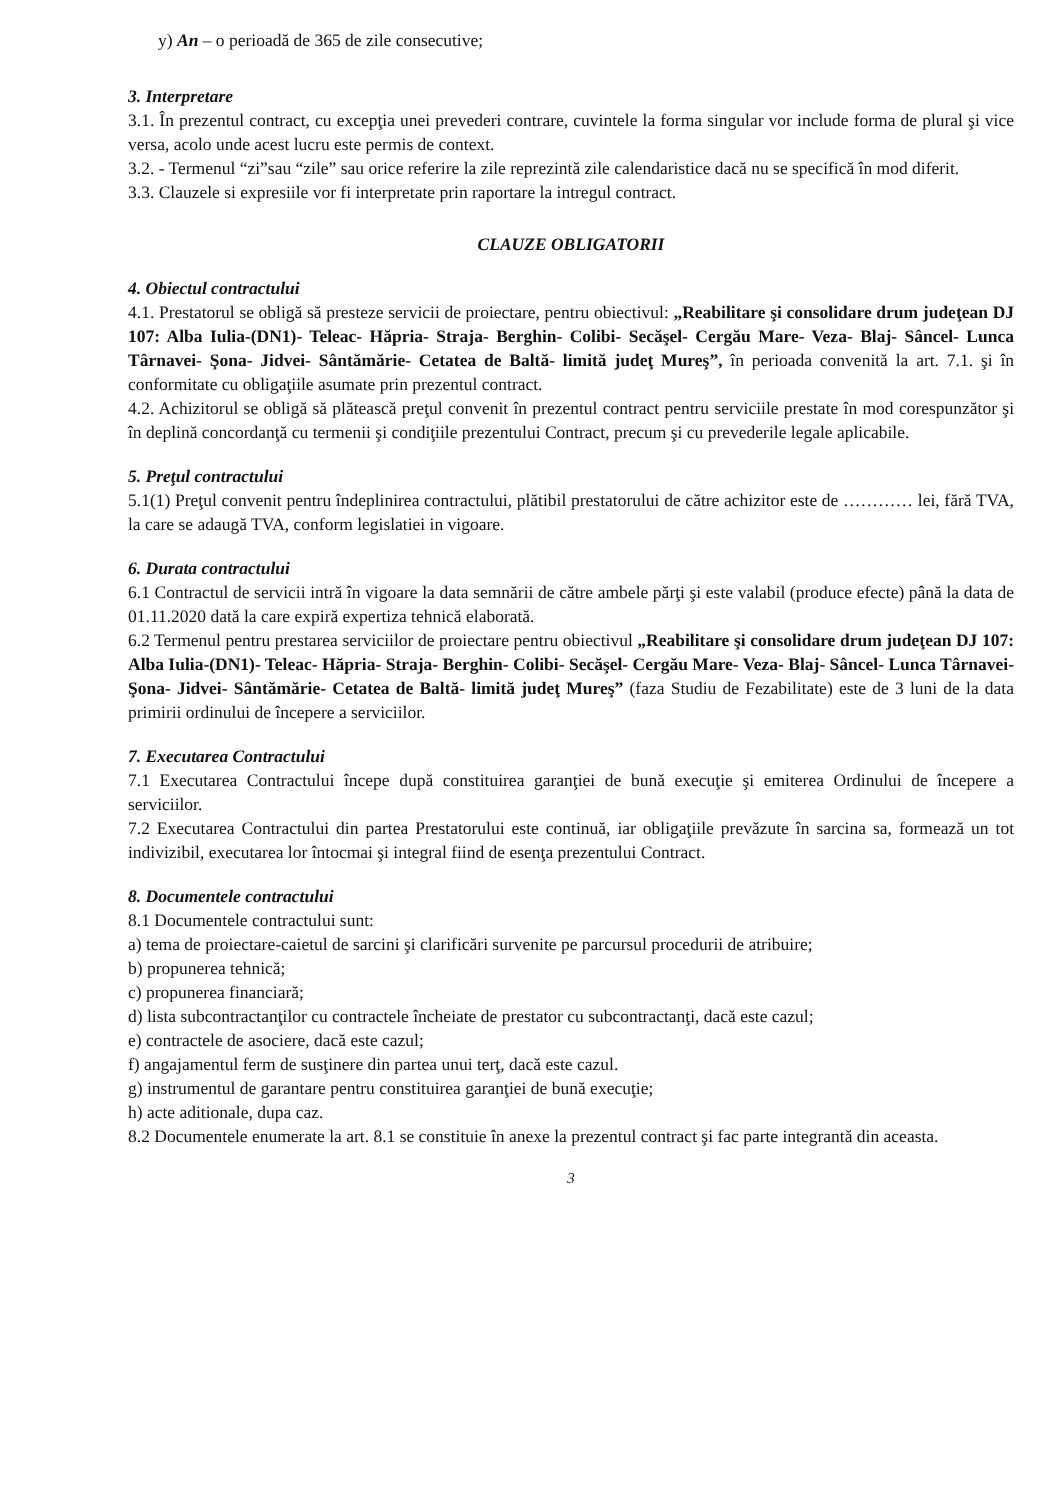y) An – o perioadă de 365 de zile consecutive;
3. Interpretare
3.1. În prezentul contract, cu excepţia unei prevederi contrare, cuvintele la forma singular vor include forma de plural şi vice versa, acolo unde acest lucru este permis de context.
3.2. - Termenul “zi”sau “zile” sau orice referire la zile reprezintă zile calendaristice dacă nu se specifică în mod diferit.
3.3. Clauzele si expresiile vor fi interpretate prin raportare la intregul contract.
CLAUZE OBLIGATORII
4. Obiectul contractului
4.1. Prestatorul se obligă să presteze servicii de proiectare, pentru obiectivul: „Reabilitare şi consolidare drum judeţean DJ 107: Alba Iulia-(DN1)- Teleac- Hăpria- Straja- Berghin- Colibi- Secăşel- Cergău Mare- Veza- Blaj- Sâncel- Lunca Târnavei- Şona- Jidvei- Sântămărie- Cetatea de Baltă- limită judeţ Mureş”, în perioada convenită la art. 7.1. şi în conformitate cu obligaţiile asumate prin prezentul contract.
4.2. Achizitorul se obligă să plătească preţul convenit în prezentul contract pentru serviciile prestate în mod corespunzător şi în deplină concordanţă cu termenii şi condiţiile prezentului Contract, precum şi cu prevederile legale aplicabile.
5. Preţul contractului
5.1(1) Preţul convenit pentru îndeplinirea contractului, plătibil prestatorului de către achizitor este de ………… lei, fără TVA, la care se adaugă TVA, conform legislatiei in vigoare.
6. Durata contractului
6.1 Contractul de servicii intră în vigoare la data semnării de către ambele părţi şi este valabil (produce efecte) până la data de 01.11.2020 dată la care expiră expertiza tehnică elaborată.
6.2 Termenul pentru prestarea serviciilor de proiectare pentru obiectivul „Reabilitare şi consolidare drum judeţean DJ 107: Alba Iulia-(DN1)- Teleac- Hăpria- Straja- Berghin- Colibi- Secăşel- Cergău Mare- Veza- Blaj- Sâncel- Lunca Târnavei- Şona- Jidvei- Sântămărie- Cetatea de Baltă- limită judeţ Mureş” (faza Studiu de Fezabilitate) este de 3 luni de la data primirii ordinului de începere a serviciilor.
7. Executarea Contractului
7.1 Executarea Contractului începe după constituirea garanţiei de bună execuţie şi emiterea Ordinului de începere a serviciilor.
7.2 Executarea Contractului din partea Prestatorului este continuă, iar obligaţiile prevăzute în sarcina sa, formează un tot indivizibil, executarea lor întocmai şi integral fiind de esenţa prezentului Contract.
8. Documentele contractului
8.1 Documentele contractului sunt:
a) tema de proiectare-caietul de sarcini şi clarificări survenite pe parcursul procedurii de atribuire;
b) propunerea tehnică;
c) propunerea financiară;
d) lista subcontractanţilor cu contractele încheiate de prestator cu subcontractanţi, dacă este cazul;
e) contractele de asociere, dacă este cazul;
f) angajamentul ferm de susţinere din partea unui terţ, dacă este cazul.
g) instrumentul de garantare pentru constituirea garanţiei de bună execuţie;
h) acte aditionale, dupa caz.
8.2 Documentele enumerate la art. 8.1 se constituie în anexe la prezentul contract şi fac parte integrantă din aceasta.
3